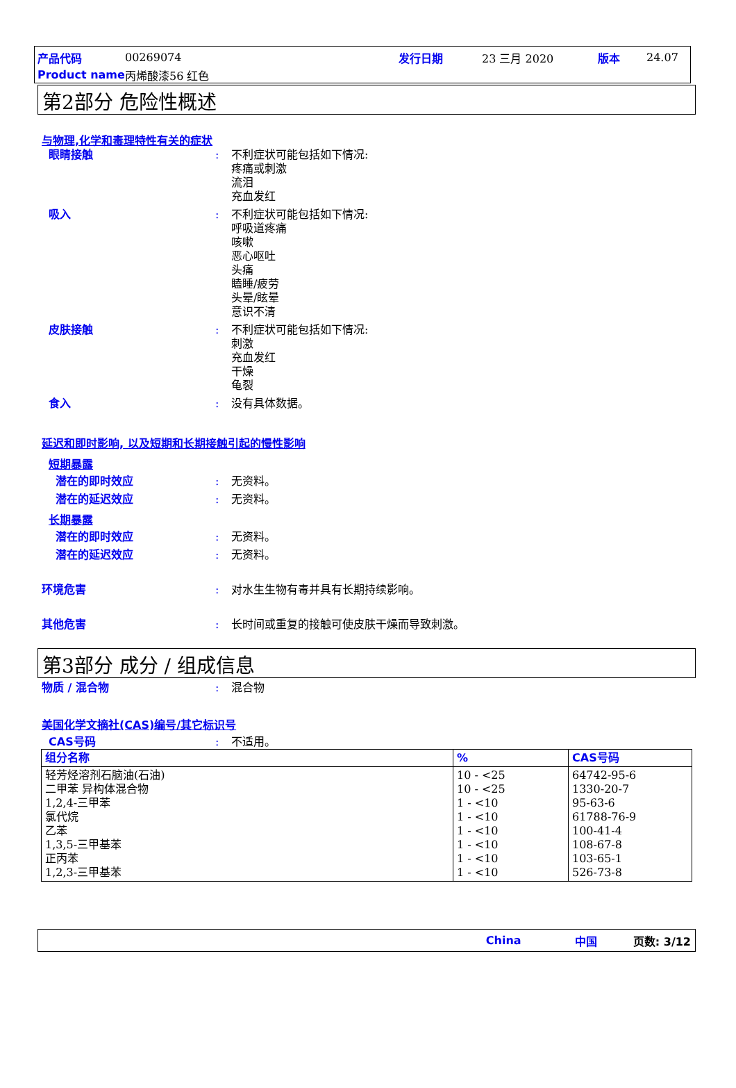产品代码 00269074 发行日期 23 三月 2020 版本 24.07
Product name 丙烯酸漆56 红色
第2部分 危险性概述
与物理,化学和毒理特性有关的症状
眼睛接触: 不利症状可能包括如下情况:
疼痛或刺激
流泪
充血发红
吸入: 不利症状可能包括如下情况:
呼吸道疼痛
咳嗽
恶心呕吐
头痛
瞌睡/疲劳
头晕/眩晕
意识不清
皮肤接触: 不利症状可能包括如下情况:
刺激
充血发红
干燥
龟裂
食入: 没有具体数据。
延迟和即时影响, 以及短期和长期接触引起的慢性影响
短期暴露
潜在的即时效应: 无资料。
潜在的延迟效应: 无资料。
长期暴露
潜在的即时效应: 无资料。
潜在的延迟效应: 无资料。
环境危害: 对水生生物有毒并具有长期持续影响。
其他危害: 长时间或重复的接触可使皮肤干燥而导致刺激。
第3部分 成分 / 组成信息
物质 / 混合物: 混合物
美国化学文摘社(CAS)编号/其它标识号
CAS号码: 不适用。
| 组分名称 | % | CAS号码 |
| --- | --- | --- |
| 轻芳烃溶剂石脑油(石油) 二甲苯 异构体混合物 1,2,4-三甲苯 氯代烷 乙苯 1,3,5-三甲基苯 正丙苯 1,2,3-三甲基苯 | 10 - <25 10 - <25 1 - <10 1 - <10 1 - <10 1 - <10 1 - <10 1 - <10 | 64742-95-6 1330-20-7 95-63-6 61788-76-9 100-41-4 108-67-8 103-65-1 526-73-8 |
China 中国 页数: 3/12